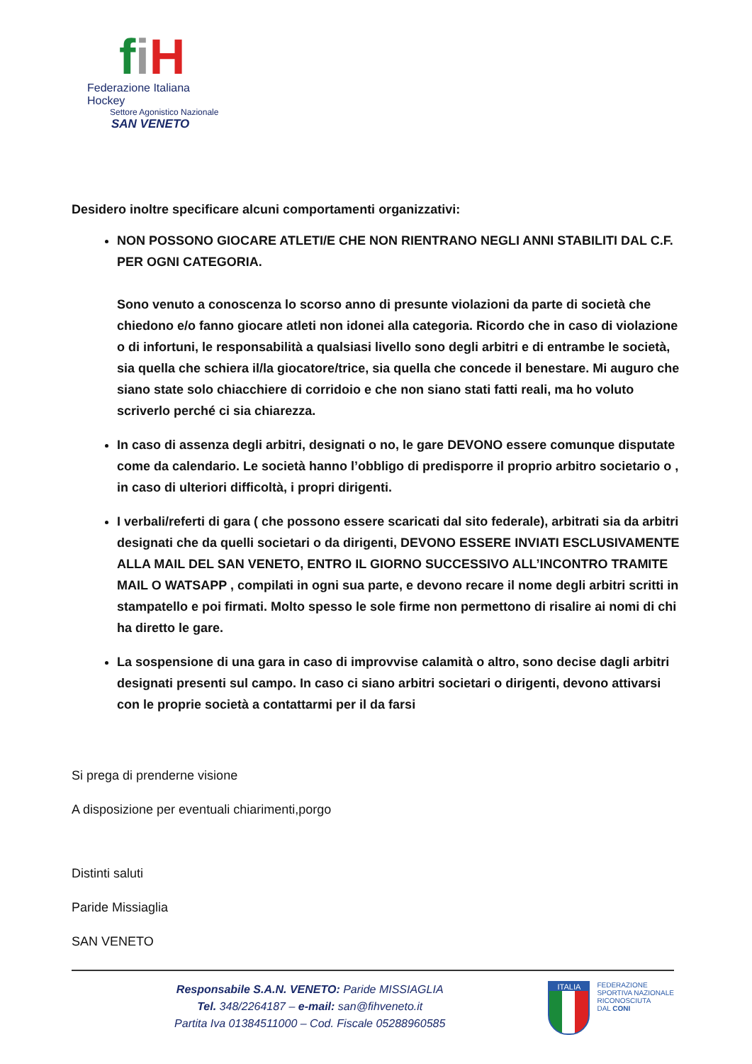fiH
Federazione Italiana Hockey
Settore Agonistico Nazionale
SAN VENETO
Desidero inoltre specificare alcuni comportamenti organizzativi:
NON POSSONO GIOCARE ATLETI/E CHE NON RIENTRANO NEGLI ANNI STABILITI DAL C.F. PER OGNI CATEGORIA.
Sono venuto a conoscenza lo scorso anno di presunte violazioni da parte di società che chiedono e/o fanno giocare atleti non idonei alla categoria. Ricordo che in caso di violazione o di infortuni, le responsabilità a qualsiasi livello sono degli arbitri e di entrambe le società, sia quella che schiera il/la giocatore/trice, sia quella che concede il benestare. Mi auguro che siano state solo chiacchiere di corridoio e che non siano stati fatti reali, ma ho voluto scriverlo perché ci sia chiarezza.
In caso di assenza degli arbitri, designati o no, le gare DEVONO essere comunque disputate come da calendario. Le società hanno l’obbligo di predisporre il proprio arbitro societario o , in caso di ulteriori difficoltà, i propri dirigenti.
I verbali/referti di gara ( che possono essere scaricati dal sito federale), arbitrati sia da arbitri designati che da quelli societari o da dirigenti, DEVONO ESSERE INVIATI ESCLUSIVAMENTE ALLA MAIL DEL SAN VENETO, ENTRO IL GIORNO SUCCESSIVO ALL’INCONTRO TRAMITE MAIL O WATSAPP , compilati in ogni sua parte, e devono recare il nome degli arbitri scritti in stampatello e poi firmati. Molto spesso le sole firme non permettono di risalire ai nomi di chi ha diretto le gare.
La sospensione di una gara in caso di improvvise calamità o altro, sono decise dagli arbitri designati presenti sul campo. In caso ci siano arbitri societari o dirigenti, devono attivarsi con le proprie società a contattarmi per il da farsi
Si prega di prenderne visione
A disposizione per eventuali chiarimenti,porgo
Distinti saluti
Paride Missiaglia
SAN VENETO
Responsabile S.A.N. VENETO: Paride MISSIAGLIA
Tel. 348/2264187 – e-mail: san@fihveneto.it
Partita Iva 01384511000 – Cod. Fiscale 05288960585
ITALIA
FEDERAZIONE
SPORTIVA NAZIONALE
RICONOSCIUTA
DAL CONI